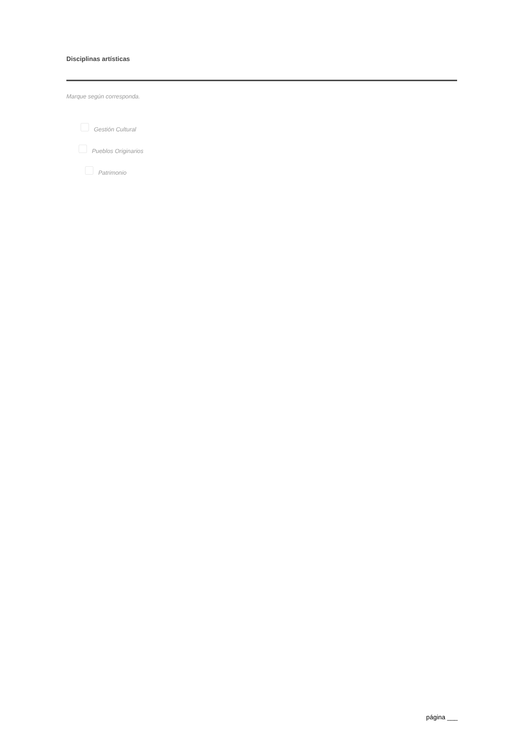Disciplinas artísticas
Marque según corresponda.
Gestión Cultural
Pueblos Originarios
Patrimonio
página ___